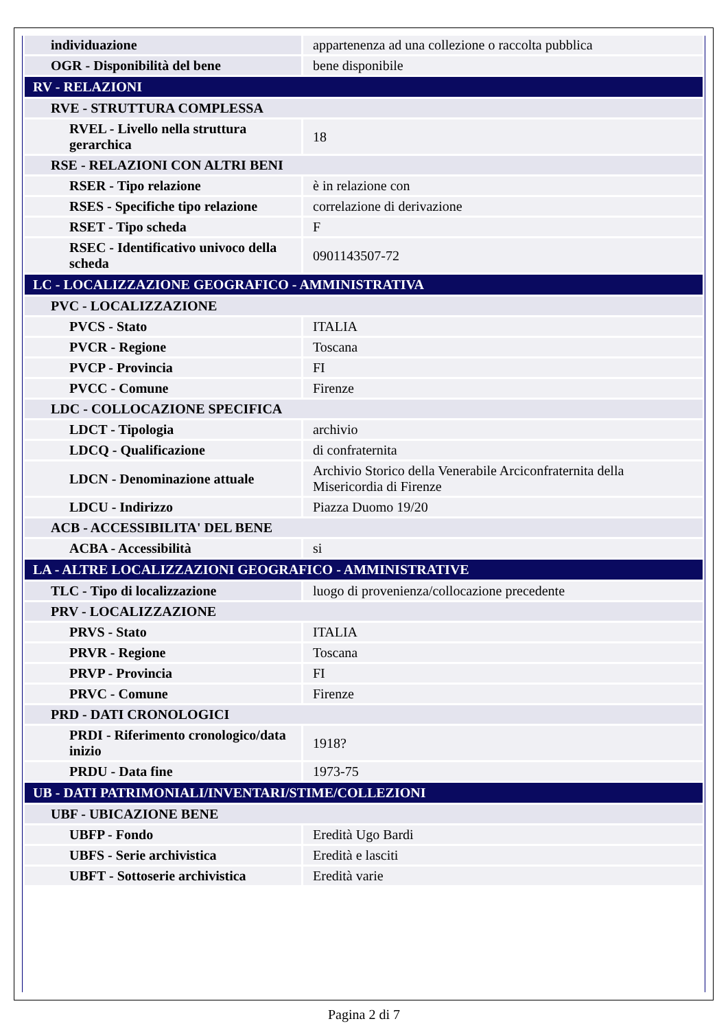| individuazione | appartenenza ad una collezione o raccolta pubblica |
| OGR - Disponibilità del bene | bene disponibile |
| RV - RELAZIONI | |
| RVE - STRUTTURA COMPLESSA | |
| RVEL - Livello nella struttura gerarchica | 18 |
| RSE - RELAZIONI CON ALTRI BENI | |
| RSER - Tipo relazione | è in relazione con |
| RSES - Specifiche tipo relazione | correlazione di derivazione |
| RSET - Tipo scheda | F |
| RSEC - Identificativo univoco della scheda | 0901143507-72 |
| LC - LOCALIZZAZIONE GEOGRAFICO - AMMINISTRATIVA | |
| PVC - LOCALIZZAZIONE | |
| PVCS - Stato | ITALIA |
| PVCR - Regione | Toscana |
| PVCP - Provincia | FI |
| PVCC - Comune | Firenze |
| LDC - COLLOCAZIONE SPECIFICA | |
| LDCT - Tipologia | archivio |
| LDCQ - Qualificazione | di confraternita |
| LDCN - Denominazione attuale | Archivio Storico della Venerabile Arciconfraternita della Misericordia di Firenze |
| LDCU - Indirizzo | Piazza Duomo 19/20 |
| ACB - ACCESSIBILITA' DEL BENE | |
| ACBA - Accessibilità | si |
| LA - ALTRE LOCALIZZAZIONI GEOGRAFICO - AMMINISTRATIVE | |
| TLC - Tipo di localizzazione | luogo di provenienza/collocazione precedente |
| PRV - LOCALIZZAZIONE | |
| PRVS - Stato | ITALIA |
| PRVR - Regione | Toscana |
| PRVP - Provincia | FI |
| PRVC - Comune | Firenze |
| PRD - DATI CRONOLOGICI | |
| PRDI - Riferimento cronologico/data inizio | 1918? |
| PRDU - Data fine | 1973-75 |
| UB - DATI PATRIMONIALI/INVENTARI/STIME/COLLEZIONI | |
| UBF - UBICAZIONE BENE | |
| UBFP - Fondo | Eredità Ugo Bardi |
| UBFS - Serie archivistica | Eredità e lasciti |
| UBFT - Sottoserie archivistica | Eredità varie |
Pagina 2 di 7